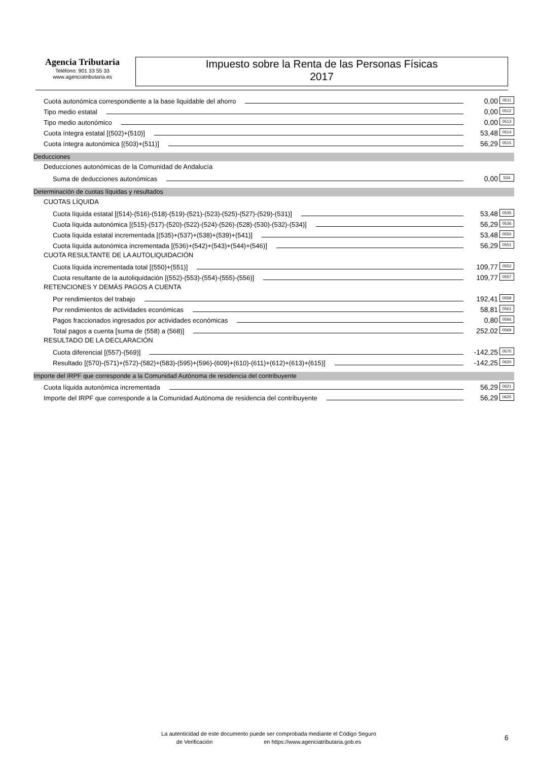Agencia Tributaria
Teléfono: 901 33 55 33
www.agenciatributaria.es
Impuesto sobre la Renta de las Personas Físicas
2017
Cuota autonómica correspondiente a la base liquidable del ahorro 0,00 0511
Tipo medio estatal 0,00 0512
Tipo medio autonómico 0,00 0513
Cuota íntegra estatal [(502)+(510)] 53,48 0514
Cuota íntegra autonómica [(503)+(511)] 56,29 0515
Deducciones
Deducciones autonómicas de la Comunidad de Andalucía
Suma de deducciones autonómicas 0,00 534
Determinación de cuotas líquidas y resultados
CUOTAS LÍQUIDA
Cuota líquida estatal [(514)-(516)-(518)-(519)-(521)-(523)-(525)-(527)-(529)-(531)] 53,48 0535
Cuota líquida autonómica [(515)-(517)-(520)-(522)-(524)-(526)-(528)-(530)-(532)-(534)] 56,29 0536
Cuota líquida estatal incrementada [(535)+(537)+(538)+(539)+(541)] 53,48 0550
Cuota líquida autonómica incrementada [(536)+(542)+(543)+(544)+(546)] 56,29 0551
CUOTA RESULTANTE DE LA AUTOLIQUIDACIÓN
Cuota líquida incrementada total [(550)+(551)] 109,77 0552
Cuota resultante de la autoliquidación [(552)-(553)-(554)-(555)-(556)] 109,77 0557
RETENCIONES Y DEMÁS PAGOS A CUENTA
Por rendimientos del trabajo 192,41 0558
Por rendimientos de actividades económicas 58,81 0561
Pagos fraccionados ingresados por actividades económicas 0,80 0566
Total pagos a cuenta [suma de (558) a (568)] 252,02 0569
RESULTADO DE LA DECLARACIÓN
Cuota diferencial [(557)-(569)] -142,25 0570
Resultado [(570)-(571)+(572)-(582)+(583)-(595)+(596)-(609)+(610)-(611)+(612)+(613)+(615)] -142,25 0620
Importe del IRPF que corresponde a la Comunidad Autónoma de residencia del contribuyente
Cuota líquida autonómica incrementada 56,29 0621
Importe del IRPF que corresponde a la Comunidad Autónoma de residencia del contribuyente 56,29 0625
La autenticidad de este documento puede ser comprobada mediante el Código Seguro
de Verificación en https://www.agenciatributaria.gob.es
6